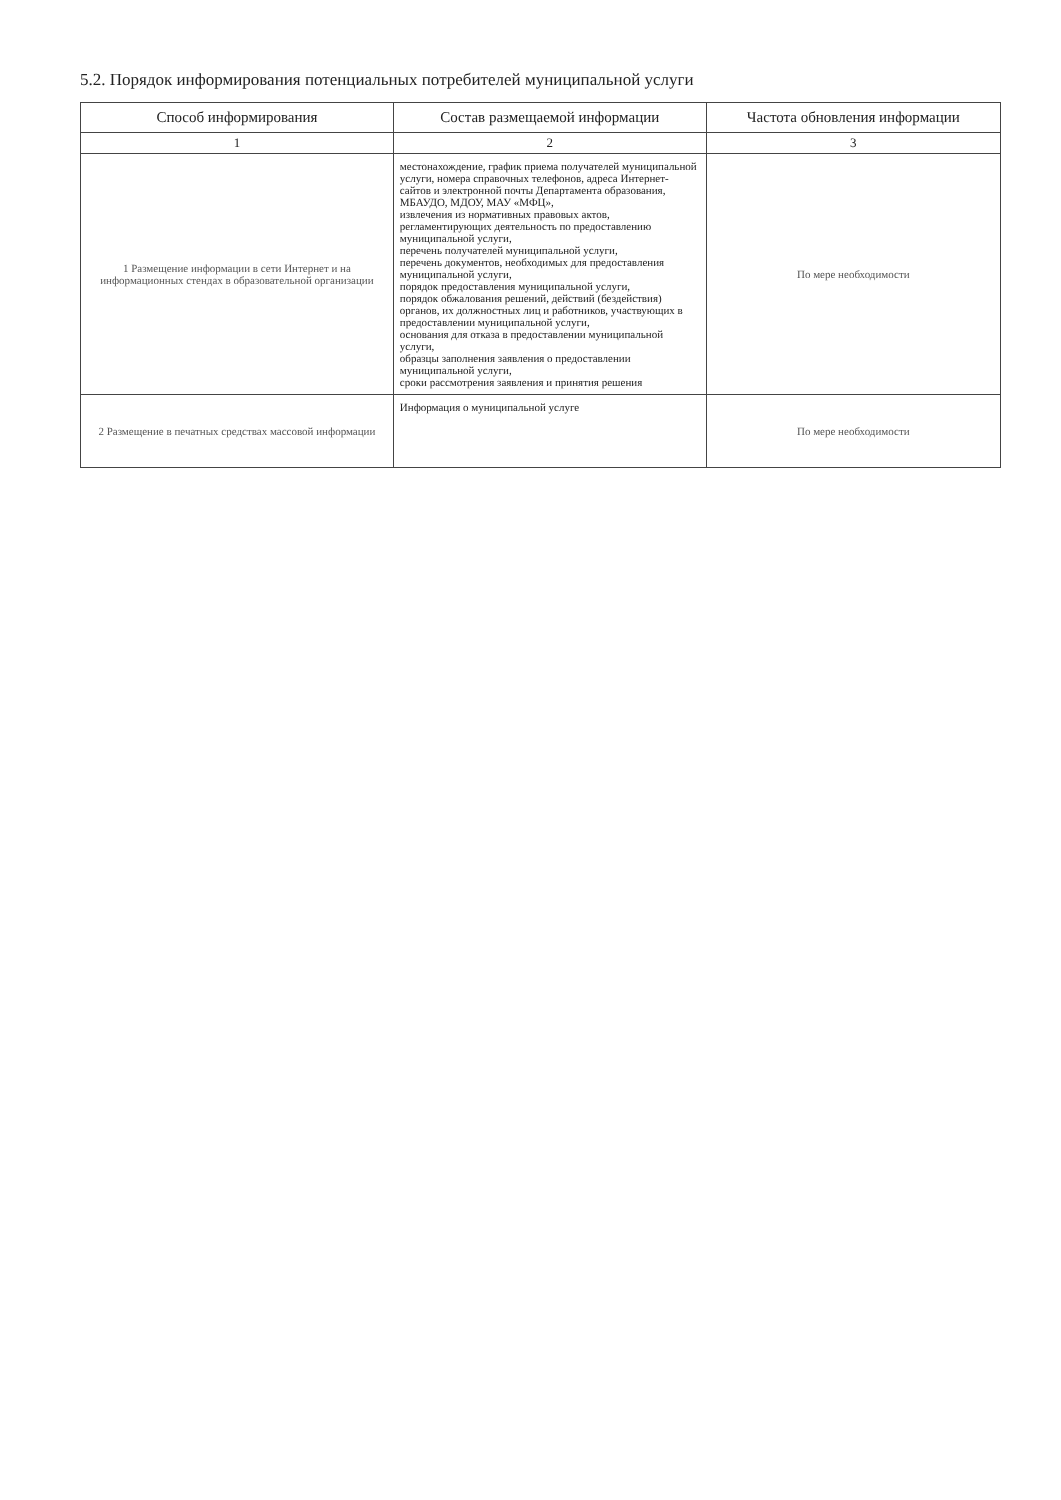5.2. Порядок информирования потенциальных потребителей муниципальной услуги
| Способ информирования | Состав размещаемой информации | Частота обновления информации |
| --- | --- | --- |
| 1 | 2 | 3 |
| 1 Размещение информации в сети Интернет и на информационных стендах в образовательной организации | местонахождение, график приема получателей муниципальной услуги, номера справочных телефонов, адреса Интернет-сайтов и электронной почты Департамента образования, МБАУДО, МДОУ, МАУ «МФЦ», извлечения из нормативных правовых актов, регламентирующих деятельность по предоставлению муниципальной услуги, перечень получателей муниципальной услуги, перечень документов, необходимых для предоставления муниципальной услуги, порядок предоставления муниципальной услуги, порядок обжалования решений, действий (бездействия) органов, их должностных лиц и работников, участвующих в предоставлении муниципальной услуги, основания для отказа в предоставлении муниципальной услуги, образцы заполнения заявления о предоставлении муниципальной услуги, сроки рассмотрения заявления и принятия решения | По мере необходимости |
| 2 Размещение в печатных средствах массовой информации | Информация о муниципальной услуге | По мере необходимости |